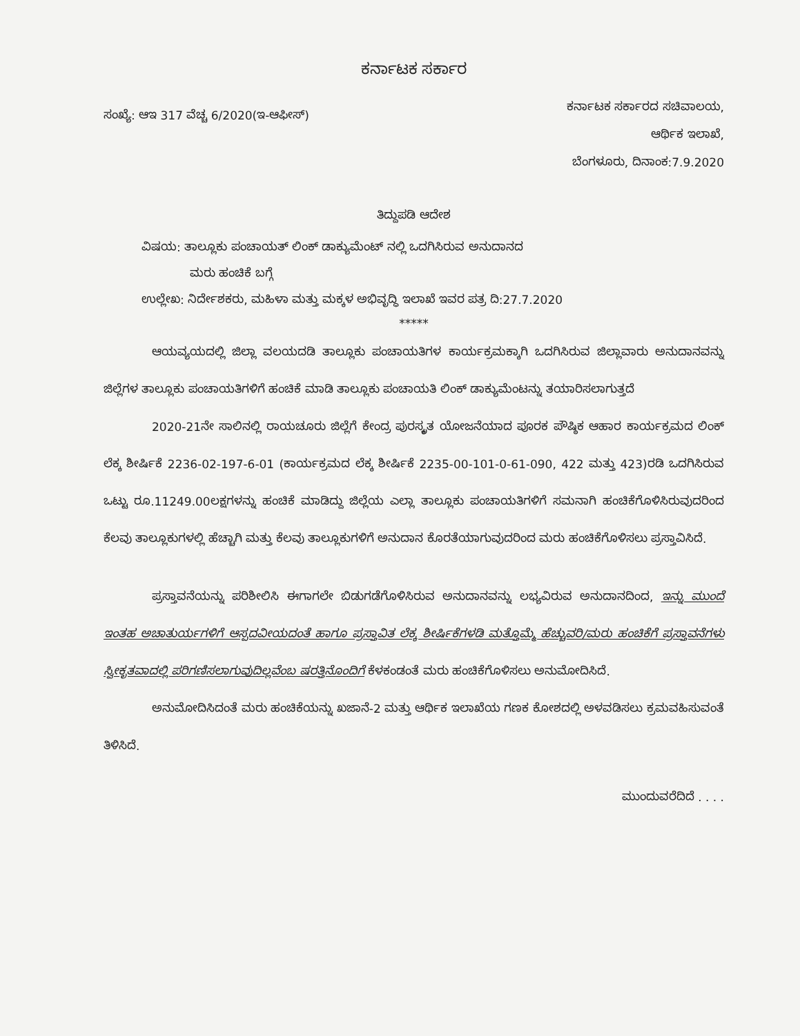ಕರ್ನಾಟಕ ಸರ್ಕಾರ
ಸಂಖ್ಯೆ: ಆಇ 317 ವೆಚ್ಚ 6/2020(ಇ-ಆಫೀಸ್)
ಕರ್ನಾಟಕ ಸರ್ಕಾರದ ಸಚಿವಾಲಯ,
ಆರ್ಥಿಕ ಇಲಾಖೆ,
ಬೆಂಗಳೂರು, ದಿನಾಂಕ:7.9.2020
ತಿದ್ದುಪಡಿ ಆದೇಶ
ವಿಷಯ: ತಾಲ್ಲೂಕು ಪಂಚಾಯತ್ ಲಿಂಕ್ ಡಾಕ್ಯುಮೆಂಟ್ ನಲ್ಲಿ ಒದಗಿಸಿರುವ ಅನುದಾನದ
ಮರು ಹಂಚಿಕೆ ಬಗ್ಗೆ
ಉಲ್ಲೇಖ: ನಿರ್ದೇಶಕರು, ಮಹಿಳಾ ಮತ್ತು ಮಕ್ಕಳ ಅಭಿವೃದ್ಧಿ ಇಲಾಖೆ ಇವರ ಪತ್ರ ದಿ:27.7.2020
*****
ಆಯವ್ಯಯದಲ್ಲಿ ಜಿಲ್ಲಾ ವಲಯದಡಿ ತಾಲ್ಲೂಕು ಪಂಚಾಯತಿಗಳ ಕಾರ್ಯಕ್ರಮಕ್ಕಾಗಿ ಒದಗಿಸಿರುವ ಜಿಲ್ಲಾವಾರು ಅನುದಾನವನ್ನು ಜಿಲ್ಲೆಗಳ ತಾಲ್ಲೂಕು ಪಂಚಾಯತಿಗಳಿಗೆ ಹಂಚಿಕೆ ಮಾಡಿ ತಾಲ್ಲೂಕು ಪಂಚಾಯತಿ ಲಿಂಕ್ ಡಾಕ್ಯುಮೆಂಟನ್ನು ತಯಾರಿಸಲಾಗುತ್ತದೆ
2020-21ನೇ ಸಾಲಿನಲ್ಲಿ ರಾಯಚೂರು ಜಿಲ್ಲೆಗೆ ಕೇಂದ್ರ ಪುರಸ್ಕೃತ ಯೋಜನೆಯಾದ ಪೂರಕ ಪೌಷ್ಠಿಕ ಆಹಾರ ಕಾರ್ಯಕ್ರಮದ ಲಿಂಕ್ ಲೆಕ್ಕ ಶೀರ್ಷಿಕೆ 2236-02-197-6-01 (ಕಾರ್ಯಕ್ರಮದ ಲೆಕ್ಕ ಶೀರ್ಷಿಕೆ 2235-00-101-0-61-090, 422 ಮತ್ತು 423)ರಡಿ ಒದಗಿಸಿರುವ ಒಟ್ಟು ರೂ.11249.00ಲಕ್ಷಗಳನ್ನು ಹಂಚಿಕೆ ಮಾಡಿದ್ದು ಜಿಲ್ಲೆಯ ಎಲ್ಲಾ ತಾಲ್ಲೂಕು ಪಂಚಾಯತಿಗಳಿಗೆ ಸಮನಾಗಿ ಹಂಚಿಕೆಗೊಳಿಸಿರುವುದರಿಂದ ಕೆಲವು ತಾಲ್ಲೂಕುಗಳಲ್ಲಿ ಹೆಚ್ಚಾಗಿ ಮತ್ತು ಕೆಲವು ತಾಲ್ಲೂಕುಗಳಿಗೆ ಅನುದಾನ ಕೊರತೆಯಾಗುವುದರಿಂದ ಮರು ಹಂಚಿಕೆಗೊಳಿಸಲು ಪ್ರಸ್ತಾವಿಸಿದೆ.
ಪ್ರಸ್ತಾವನೆಯನ್ನು ಪರಿಶೀಲಿಸಿ ಈಗಾಗಲೇ ಬಿಡುಗಡೆಗೊಳಿಸಿರುವ ಅನುದಾನವನ್ನು ಲಭ್ಯವಿರುವ ಅನುದಾನದಿಂದ, ಇನ್ನು ಮುಂದೆ ಇಂತಹ ಅಚಾತುರ್ಯಗಳಿಗೆ ಆಸ್ಪದವೀಯದಂತೆ ಹಾಗೂ ಪ್ರಸ್ತಾವಿತ ಲೆಕ್ಕ ಶೀರ್ಷಿಕೆಗಳಡಿ ಮತ್ತೊಮ್ಮೆ ಹೆಚ್ಚುವರಿ/ಮರು ಹಂಚಿಕೆಗೆ ಪ್ರಸ್ತಾವನೆಗಳು ಸ್ವೀಕೃತವಾದಲ್ಲಿ ಪರಿಗಣಿಸಲಾಗುವುದಿಲ್ಲವೆಂಬ ಷರತ್ತಿನೊಂದಿಗೆ ಕೆಳಕಂಡಂತೆ ಮರು ಹಂಚಿಕೆಗೊಳಿಸಲು ಅನುಮೋದಿಸಿದೆ.
ಅನುಮೋದಿಸಿದಂತೆ ಮರು ಹಂಚಿಕೆಯನ್ನು ಖಜಾನೆ-2 ಮತ್ತು ಆರ್ಥಿಕ ಇಲಾಖೆಯ ಗಣಕ ಕೋಶದಲ್ಲಿ ಅಳವಡಿಸಲು ಕ್ರಮವಹಿಸುವಂತೆ ತಿಳಿಸಿದೆ.
ಮುಂದುವರೆದಿದೆ . . . .